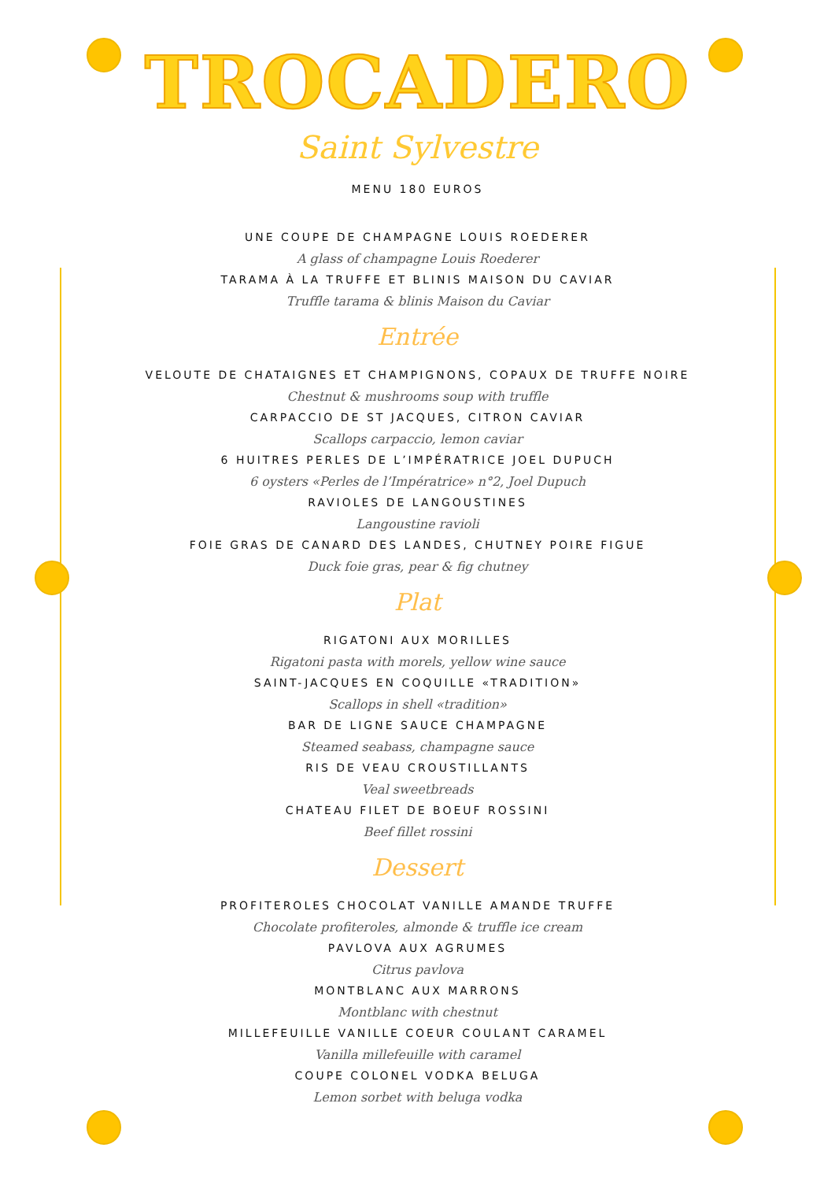TROCADERO
Saint Sylvestre
MENU 180 EUROS
UNE COUPE DE CHAMPAGNE LOUIS ROEDERER
A glass of champagne Louis Roederer
TARAMA À LA TRUFFE ET BLINIS MAISON DU CAVIAR
Truffle tarama & blinis Maison du Caviar
Entrée
VELOUTE DE CHATAIGNES ET CHAMPIGNONS, COPAUX DE TRUFFE NOIRE
Chestnut & mushrooms soup with truffle
CARPACCIO DE ST JACQUES, CITRON CAVIAR
Scallops carpaccio, lemon caviar
6 HUITRES PERLES DE L’IMPÉRATRICE JOEL DUPUCH
6 oysters «Perles de l’Impératrice» n°2, Joel Dupuch
RAVIOLES DE LANGOUSTINES
Langoustine ravioli
FOIE GRAS DE CANARD DES LANDES, CHUTNEY POIRE FIGUE
Duck foie gras, pear & fig chutney
Plat
RIGATONI AUX MORILLES
Rigatoni pasta with morels, yellow wine sauce
SAINT-JACQUES EN COQUILLE «TRADITION»
Scallops in shell «tradition»
BAR DE LIGNE SAUCE CHAMPAGNE
Steamed seabass, champagne sauce
RIS DE VEAU CROUSTILLANTS
Veal sweetbreads
CHATEAU FILET DE BOEUF ROSSINI
Beef fillet rossini
Dessert
PROFITEROLES CHOCOLAT VANILLE AMANDE TRUFFE
Chocolate profiteroles, almonde & truffle ice cream
PAVLOVA AUX AGRUMES
Citrus pavlova
MONTBLANC AUX MARRONS
Montblanc with chestnut
MILLEFEUILLE VANILLE COEUR COULANT CARAMEL
Vanilla millefeuille with caramel
COUPE COLONEL VODKA BELUGA
Lemon sorbet with beluga vodka